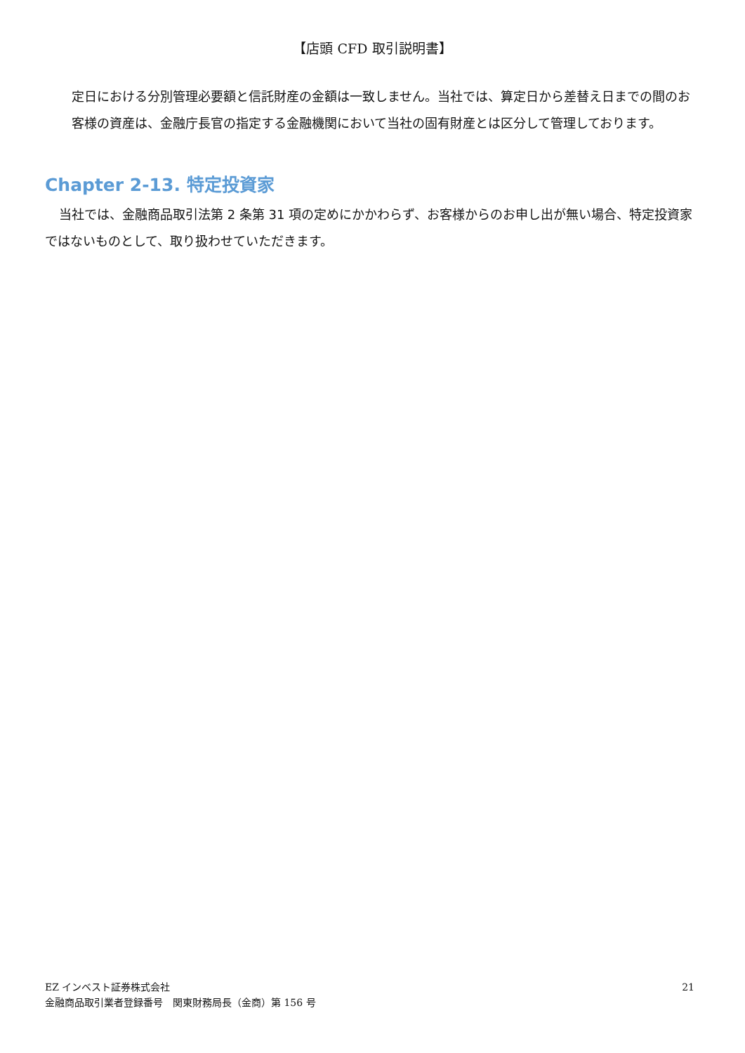【店頭 CFD 取引説明書】
定日における分別管理必要額と信託財産の金額は一致しません。当社では、算定日から差替え日までの間のお客様の資産は、金融庁長官の指定する金融機関において当社の固有財産とは区分して管理しております。
Chapter 2-13. 特定投資家
当社では、金融商品取引法第 2 条第 31 項の定めにかかわらず、お客様からのお申し出が無い場合、特定投資家ではないものとして、取り扱わせていただきます。
EZ インベスト証券株式会社
金融商品取引業者登録番号　関東財務局長（金商）第 156 号
21